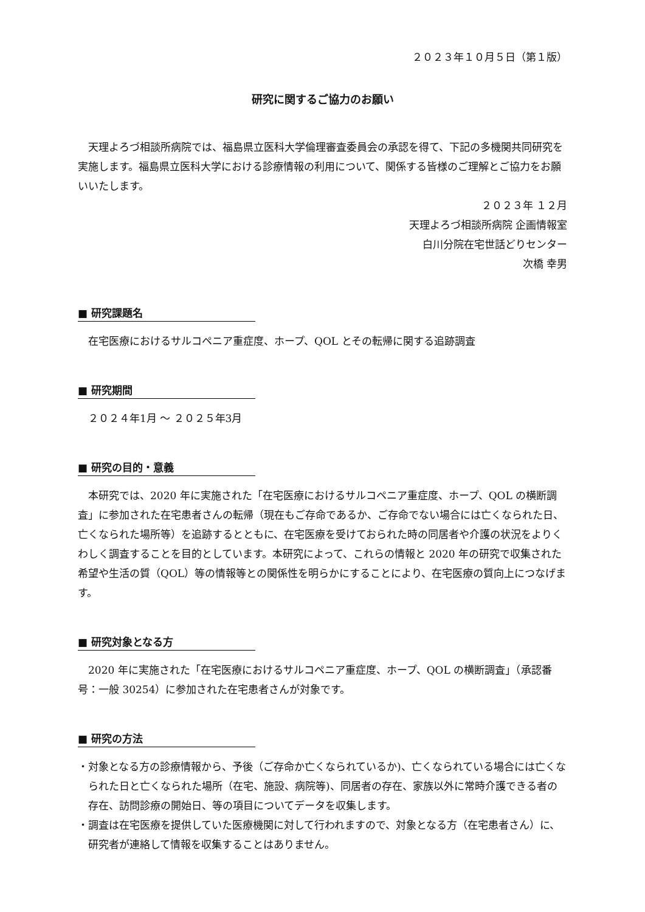２０２３年１０月５日（第１版）
研究に関するご協力のお願い
天理よろづ相談所病院では、福島県立医科大学倫理審査委員会の承認を得て、下記の多機関共同研究を実施します。福島県立医科大学における診療情報の利用について、関係する皆様のご理解とご協力をお願いいたします。
２０２３年 １２月
天理よろづ相談所病院 企画情報室
白川分院在宅世話どりセンター
次橋 幸男
■ 研究課題名
在宅医療におけるサルコペニア重症度、ホープ、QOL とその転帰に関する追跡調査
■ 研究期間
２０２４年1月 ～ ２０２５年3月
■ 研究の目的・意義
本研究では、2020 年に実施された「在宅医療におけるサルコペニア重症度、ホープ、QOL の横断調査」に参加された在宅患者さんの転帰（現在もご存命であるか、ご存命でない場合には亡くなられた日、亡くなられた場所等）を追跡するとともに、在宅医療を受けておられた時の同居者や介護の状況をよりくわしく調査することを目的としています。本研究によって、これらの情報と 2020 年の研究で収集された希望や生活の質（QOL）等の情報等との関係性を明らかにすることにより、在宅医療の質向上につなげます。
■ 研究対象となる方
2020 年に実施された「在宅医療におけるサルコペニア重症度、ホープ、QOL の横断調査」（承認番号：一般 30254）に参加された在宅患者さんが対象です。
■ 研究の方法
・対象となる方の診療情報から、予後（ご存命か亡くなられているか)、亡くなられている場合には亡くなられた日と亡くなられた場所（在宅、施設、病院等)、同居者の存在、家族以外に常時介護できる者の存在、訪問診療の開始日、等の項目についてデータを収集します。
・調査は在宅医療を提供していた医療機関に対して行われますので、対象となる方（在宅患者さん）に、研究者が連絡して情報を収集することはありません。